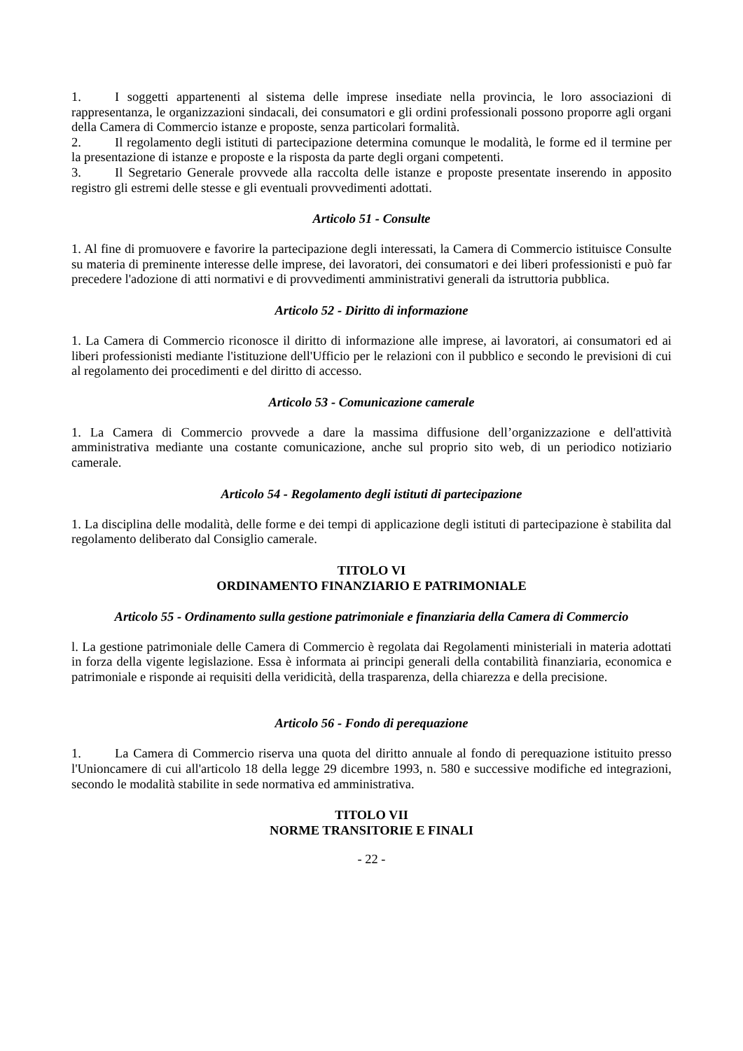1. I soggetti appartenenti al sistema delle imprese insediate nella provincia, le loro associazioni di rappresentanza, le organizzazioni sindacali, dei consumatori e gli ordini professionali possono proporre agli organi della Camera di Commercio istanze e proposte, senza particolari formalità.
2. Il regolamento degli istituti di partecipazione determina comunque le modalità, le forme ed il termine per la presentazione di istanze e proposte e la risposta da parte degli organi competenti.
3. Il Segretario Generale provvede alla raccolta delle istanze e proposte presentate inserendo in apposito registro gli estremi delle stesse e gli eventuali provvedimenti adottati.
Articolo 51 - Consulte
1. Al fine di promuovere e favorire la partecipazione degli interessati, la Camera di Commercio istituisce Consulte su materia di preminente interesse delle imprese, dei lavoratori, dei consumatori e dei liberi professionisti e può far precedere l'adozione di atti normativi e di provvedimenti amministrativi generali da istruttoria pubblica.
Articolo 52 - Diritto di informazione
1. La Camera di Commercio riconosce il diritto di informazione alle imprese, ai lavoratori, ai consumatori ed ai liberi professionisti mediante l'istituzione dell'Ufficio per le relazioni con il pubblico e secondo le previsioni di cui al regolamento dei procedimenti e del diritto di accesso.
Articolo 53 - Comunicazione camerale
1. La Camera di Commercio provvede a dare la massima diffusione dell’organizzazione e dell'attività amministrativa mediante una costante comunicazione, anche sul proprio sito web, di un periodico notiziario camerale.
Articolo 54 - Regolamento degli istituti di partecipazione
1. La disciplina delle modalità, delle forme e dei tempi di applicazione degli istituti di partecipazione è stabilita dal regolamento deliberato dal Consiglio camerale.
TITOLO VI
ORDINAMENTO FINANZIARIO E PATRIMONIALE
Articolo 55 - Ordinamento sulla gestione patrimoniale e finanziaria della Camera di Commercio
l. La gestione patrimoniale delle Camera di Commercio è regolata dai Regolamenti ministeriali in materia adottati in forza della vigente legislazione. Essa è informata ai principi generali della contabilità finanziaria, economica e patrimoniale e risponde ai requisiti della veridicità, della trasparenza, della chiarezza e della precisione.
Articolo 56 - Fondo di perequazione
1. La Camera di Commercio riserva una quota del diritto annuale al fondo di perequazione istituito presso l'Unioncamere di cui all'articolo 18 della legge 29 dicembre 1993, n. 580 e successive modifiche ed integrazioni, secondo le modalità stabilite in sede normativa ed amministrativa.
TITOLO VII
NORME TRANSITORIE E FINALI
- 22 -